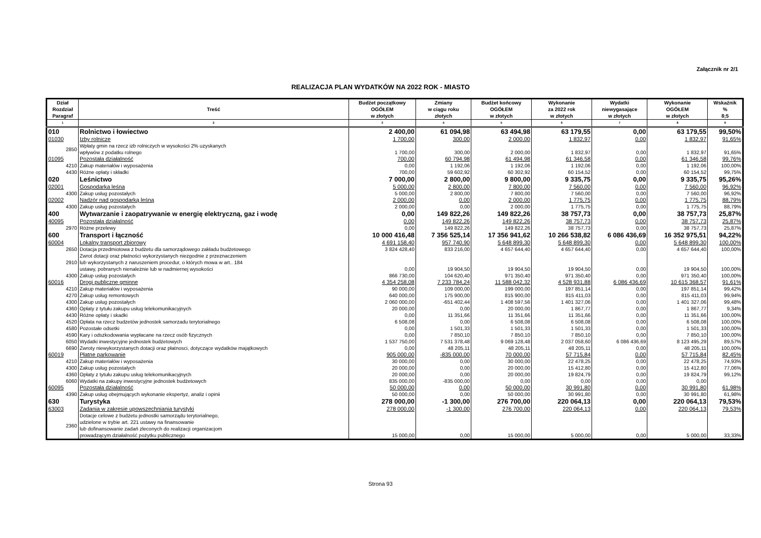Załącznik nr 2/1
REALIZACJA PLAN WYDATKÓW NA 2022 ROK - MIASTO
| Dział Rozdział Paragraf | Treść | Budżet początkowy OGÓŁEM w złotych | Zmiany w ciągu roku złotych | Budżet końcowy OGÓŁEM w złotych | Wykonanie za 2022 rok w złotych | Wydatki niewygasające w złotych | Wykonanie OGÓŁEM w złotych | Wskaźnik % 8;5 |
| --- | --- | --- | --- | --- | --- | --- | --- | --- |
| 1 | 2 | 3 | 4 | 5 | 6 | 7 | 8 | 9 |
| 010 | Rolnictwo i łowiectwo | 2 400,00 | 61 094,98 | 63 494,98 | 63 179,55 | 0,00 | 63 179,55 | 99,50% |
| 01030 | Izby rolnicze | 1 700,00 | 300,00 | 2 000,00 | 1 832,97 | 0,00 | 1 832,97 | 91,65% |
| 2850 | Wpłaty gmin na rzecz izb rolniczych w wysokości 2% uzyskanych wpływów z podatku rolnego | 1 700,00 | 300,00 | 2 000,00 | 1 832,97 | 0,00 | 1 832,97 | 91,65% |
| 01095 | Pozostała działalność | 700,00 | 60 794,98 | 61 494,98 | 61 346,58 | 0,00 | 61 346,58 | 99,76% |
| 4210 | Zakup materiałów i wyposażenia | 0,00 | 1 192,06 | 1 192,06 | 1 192,06 | 0,00 | 1 192,06 | 100,00% |
| 4430 | Różne opłaty i składki | 700,00 | 59 602,92 | 60 302,92 | 60 154,52 | 0,00 | 60 154,52 | 99,75% |
| 020 | Leśnictwo | 7 000,00 | 2 800,00 | 9 800,00 | 9 335,75 | 0,00 | 9 335,75 | 95,26% |
| 02001 | Gospodarka leśna | 5 000,00 | 2 800,00 | 7 800,00 | 7 560,00 | 0,00 | 7 560,00 | 96,92% |
| 4300 | Zakup usług pozostałych | 5 000,00 | 2 800,00 | 7 800,00 | 7 560,00 | 0,00 | 7 560,00 | 96,92% |
| 02002 | Nadzór nad gospodarką leśną | 2 000,00 | 0,00 | 2 000,00 | 1 775,75 | 0,00 | 1 775,75 | 88,79% |
| 4300 | Zakup usług pozostałych | 2 000,00 | 0,00 | 2 000,00 | 1 775,75 | 0,00 | 1 775,75 | 88,79% |
| 400 | Wytwarzanie i zaopatrywanie w energię elektryczną, gaz i wodę | 0,00 | 149 822,26 | 149 822,26 | 38 757,73 | 0,00 | 38 757,73 | 25,87% |
| 40095 | Pozostała działalność | 0,00 | 149 822,26 | 149 822,26 | 38 757,73 | 0,00 | 38 757,73 | 25,87% |
| 2970 | Różne przelewy | 0,00 | 149 822,26 | 149 822,26 | 38 757,73 | 0,00 | 38 757,73 | 25,87% |
| 600 | Transport i łączność | 10 000 416,48 | 7 356 525,14 | 17 356 941,62 | 10 266 538,82 | 6 086 436,69 | 16 352 975,51 | 94,22% |
| 60004 | Lokalny transport zbiorowy | 4 691 158,40 | 957 740,90 | 5 648 899,30 | 5 648 899,30 | 0,00 | 5 648 899,30 | 100,00% |
| 2650 | Dotacja przedmiotowa z budżetu dla samorządowego zakładu budżetowego | 3 824 428,40 | 833 216,00 | 4 657 644,40 | 4 657 644,40 | 0,00 | 4 657 644,40 | 100,00% |
| 2910 | Zwrot dotacji oraz płatności wykorzystanych niezgodnie z przeznaczeniem lub wykorzystanych z naruszeniem procedur, o których mowa w art.. 184 ustawy, pobranych nienależnie lub w nadmiernej wysokości | 0,00 | 19 904,50 | 19 904,50 | 19 904,50 | 0,00 | 19 904,50 | 100,00% |
| 4300 | Zakup usług pozostałych | 866 730,00 | 104 620,40 | 971 350,40 | 971 350,40 | 0,00 | 971 350,40 | 100,00% |
| 60016 | Drogi publiczne gminne | 4 354 258,08 | 7 233 784,24 | 11 588 042,32 | 4 528 931,88 | 6 086 436,69 | 10 615 368,57 | 91,61% |
| 4210 | Zakup materiałów i wyposażenia | 90 000,00 | 109 000,00 | 199 000,00 | 197 851,14 | 0,00 | 197 851,14 | 99,42% |
| 4270 | Zakup usług remontowych | 640 000,00 | 175 900,00 | 815 900,00 | 815 411,03 | 0,00 | 815 411,03 | 99,94% |
| 4300 | Zakup usług pozostałych | 2 060 000,00 | -651 402,44 | 1 408 597,56 | 1 401 327,06 | 0,00 | 1 401 327,06 | 99,48% |
| 4360 | Opłaty z tytułu zakupu usług telekomunikacyjnych | 20 000,00 | 0,00 | 20 000,00 | 1 867,77 | 0,00 | 1 867,77 | 9,34% |
| 4430 | Różne opłaty i skadki | 0,00 | 11 351,66 | 11 351,66 | 11 351,66 | 0,00 | 11 351,66 | 100,00% |
| 4520 | Opłata na rzecz budzetów jednostek samorzadu terytorialnego | 6 508,08 | 0,00 | 6 508,08 | 6 508,08 | 0,00 | 6 508,08 | 100,00% |
| 4580 | Pozostałe odsetki | 0,00 | 1 501,33 | 1 501,33 | 1 501,33 | 0,00 | 1 501,33 | 100,00% |
| 4590 | Kary i odszkodowania wypłacane na rzecz osób fizycznych | 0,00 | 7 850,10 | 7 850,10 | 7 850,10 | 0,00 | 7 850,10 | 100,00% |
| 6050 | Wydatki inwestycyjne jednostek budżetowych | 1 537 750,00 | 7 531 378,48 | 9 069 128,48 | 2 037 058,60 | 6 086 436,69 | 8 123 495,29 | 89,57% |
| 6690 | Zwroty niewykorzystanych dotacji oraz płatnosci, dotyczące wydatków majątkowych | 0,00 | 48 205,11 | 48 205,11 | 48 205,11 | 0,00 | 48 205,11 | 100,00% |
| 60019 | Płatne parkowanie | 905 000,00 | -835 000,00 | 70 000,00 | 57 715,84 | 0,00 | 57 715,84 | 82,45% |
| 4210 | Zakup materiałów i wyposażenia | 30 000,00 | 0,00 | 30 000,00 | 22 478,25 | 0,00 | 22 478,25 | 74,93% |
| 4300 | Zakup usług pozostałych | 20 000,00 | 0,00 | 20 000,00 | 15 412,80 | 0,00 | 15 412,80 | 77,06% |
| 4360 | Opłaty z tytułu zakupu usług telekomunikacyjnych | 20 000,00 | 0,00 | 20 000,00 | 19 824,79 | 0,00 | 19 824,79 | 99,12% |
| 6060 | Wydatki na zakupy inwestycyjne jednostek budżetowych | 835 000,00 | -835 000,00 | 0,00 | 0,00 | 0,00 | 0,00 | |
| 60095 | Pozostała działalność | 50 000,00 | 0,00 | 50 000,00 | 30 991,80 | 0,00 | 30 991,80 | 61,98% |
| 4390 | Zakup usług obejmujących wykonanie ekspertyz, analiz i opinii | 50 000,00 | 0,00 | 50 000,00 | 30 991,80 | 0,00 | 30 991,80 | 61,98% |
| 630 | Turystyka | 278 000,00 | -1 300,00 | 276 700,00 | 220 064,13 | 0,00 | 220 064,13 | 79,53% |
| 63003 | Zadania w zakresie upowszechniania turystyki | 278 000,00 | -1 300,00 | 276 700,00 | 220 064,13 | 0,00 | 220 064,13 | 79,53% |
| 2360 | Dotacje celowe z budżetu jednostki samorządu terytorialnego, udzielone w trybie art. 221 ustawy na finansowanie lub dofinansowanie zadań zleconych do realizacji organizacjom prowadzącym działalność pożytku publicznego | 15 000,00 | 0,00 | 15 000,00 | 5 000,00 | 0,00 | 5 000,00 | 33,33% |
Strona 93